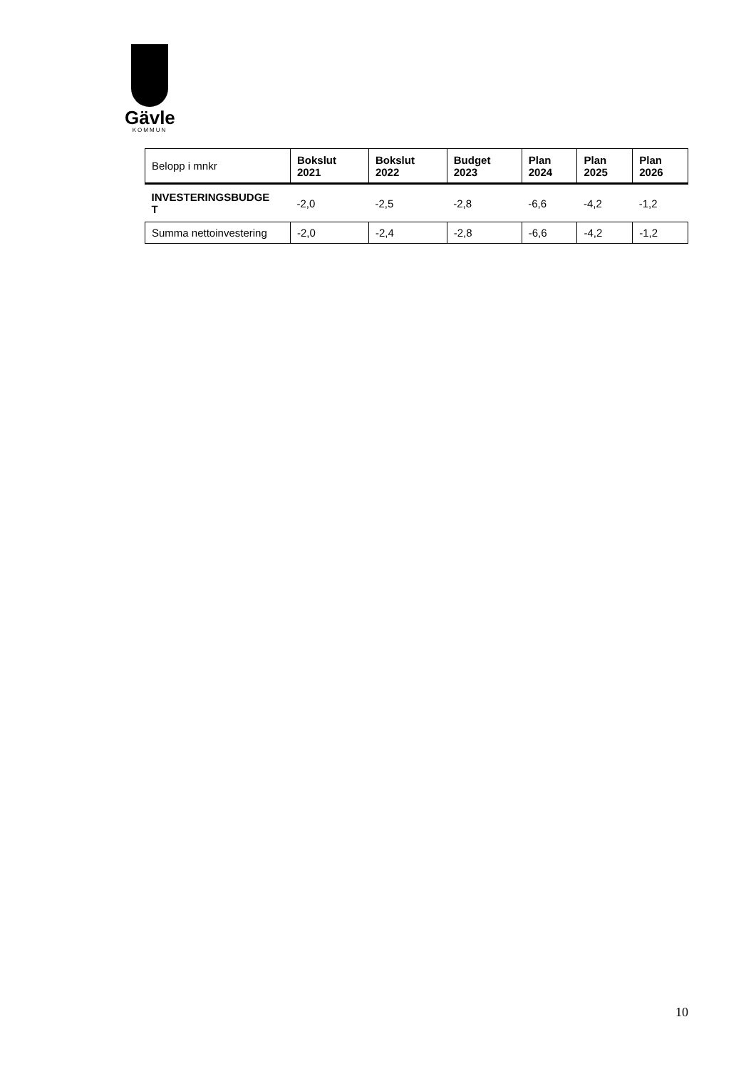Gävle
KOMMUN
| Belopp i mnkr | Bokslut 2021 | Bokslut 2022 | Budget 2023 | Plan 2024 | Plan 2025 | Plan 2026 |
| --- | --- | --- | --- | --- | --- | --- |
| INVESTERINGSBUDGE T | -2,0 | -2,5 | -2,8 | -6,6 | -4,2 | -1,2 |
| Summa nettoinvestering | -2,0 | -2,4 | -2,8 | -6,6 | -4,2 | -1,2 |
10